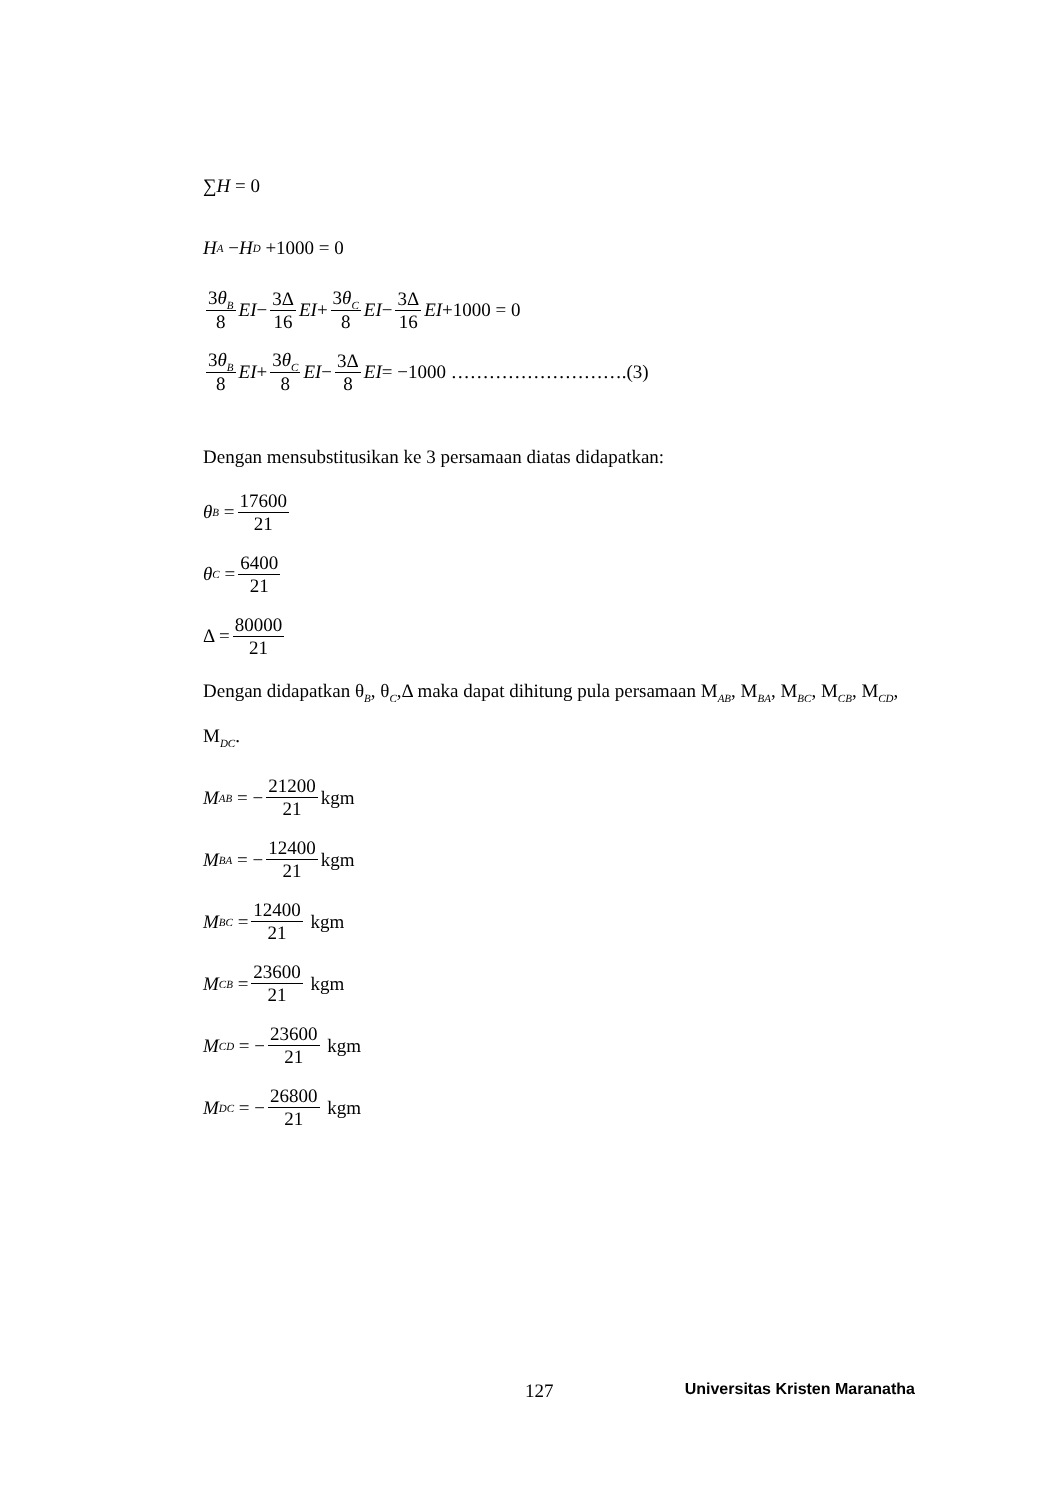∑ H = 0
H<sub>A</sub> − H<sub>D</sub> +1000 = 0
3θ<sub>B</sub> 8 EI − 3Δ 16 EI + 3θ<sub>C</sub> 8 EI − 3Δ 16 EI +1000 = 0
3θ<sub>B</sub> 8 EI + 3θ<sub>C</sub> 8 EI − 3Δ 8 EI = −1000 ……………………….(3)
Dengan mensubstitusikan ke 3 persamaan diatas didapatkan:
θ<sub>B</sub> = 17600 21
θ<sub>C</sub> = 6400 21
Δ = 80000 21
Dengan didapatkan θ<sub>B</sub>, θ<sub>C</sub>,Δ maka dapat dihitung pula persamaan M<sub>AB</sub>, M<sub>BA</sub>, M<sub>BC</sub>, M<sub>CB</sub>, M<sub>CD</sub>, M<sub>DC</sub>.
M<sub>AB</sub> = − 21200 21 kgm
M<sub>BA</sub> = − 12400 21 kgm
M<sub>BC</sub> = 12400 21 kgm
M<sub>CB</sub> = 23600 21 kgm
M<sub>CD</sub> = − 23600 21 kgm
M<sub>DC</sub> = − 26800 21 kgm
127 Universitas Kristen Maranatha